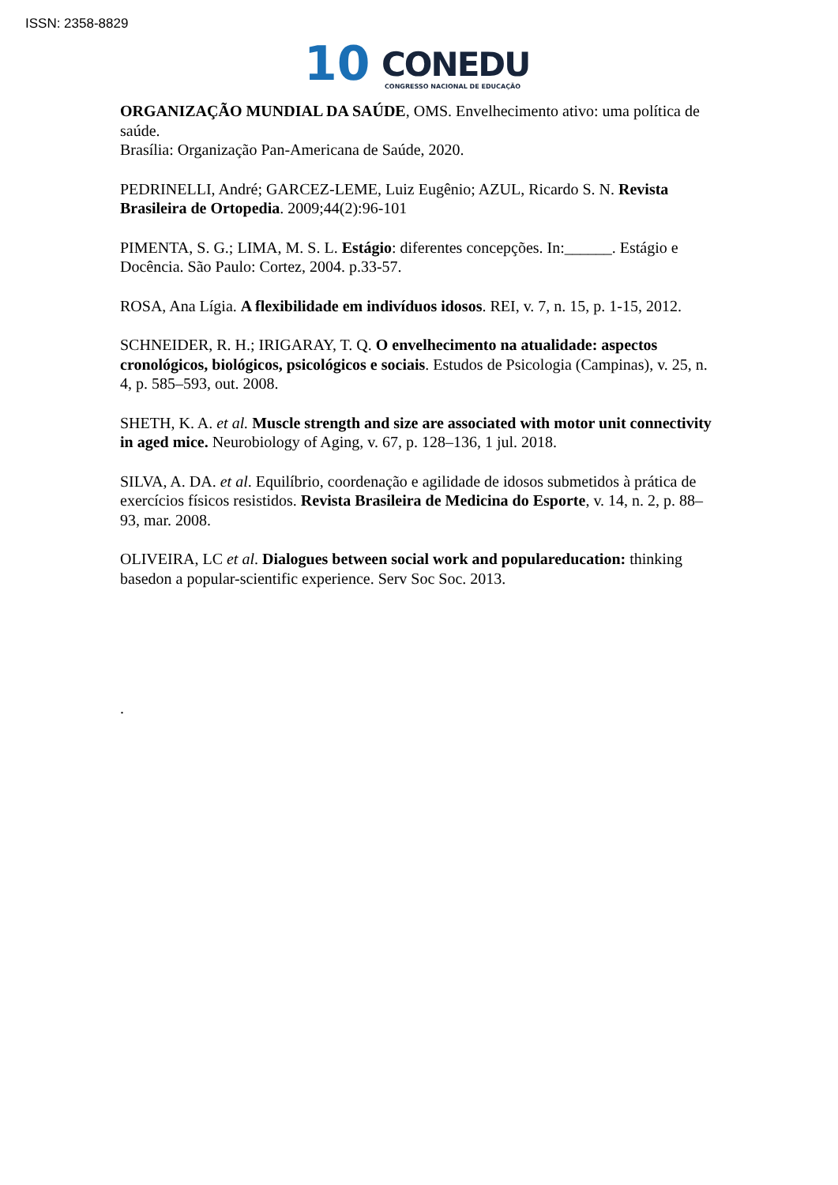ISSN: 2358-8829
10 CONEDU
CONGRESSO NACIONAL DE EDUCAÇÃO
ORGANIZAÇÃO MUNDIAL DA SAÚDE, OMS. Envelhecimento ativo: uma política de saúde.
Brasília: Organização Pan-Americana de Saúde, 2020.
PEDRINELLI, André; GARCEZ-LEME, Luiz Eugênio; AZUL, Ricardo S. N. Revista Brasileira de Ortopedia. 2009;44(2):96-101
PIMENTA, S. G.; LIMA, M. S. L. Estágio: diferentes concepções. In:______. Estágio e Docência. São Paulo: Cortez, 2004. p.33-57.
ROSA, Ana Lígia. A flexibilidade em indivíduos idosos. REI, v. 7, n. 15, p. 1-15, 2012.
SCHNEIDER, R. H.; IRIGARAY, T. Q. O envelhecimento na atualidade: aspectos cronológicos, biológicos, psicológicos e sociais. Estudos de Psicologia (Campinas), v. 25, n. 4, p. 585–593, out. 2008.
SHETH, K. A. et al. Muscle strength and size are associated with motor unit connectivity in aged mice. Neurobiology of Aging, v. 67, p. 128–136, 1 jul. 2018.
SILVA, A. DA. et al. Equilíbrio, coordenação e agilidade de idosos submetidos à prática de exercícios físicos resistidos. Revista Brasileira de Medicina do Esporte, v. 14, n. 2, p. 88–93, mar. 2008.
OLIVEIRA, LC et al. Dialogues between social work and populareducation: thinking basedon a popular-scientific experience. Serv Soc Soc. 2013.
.